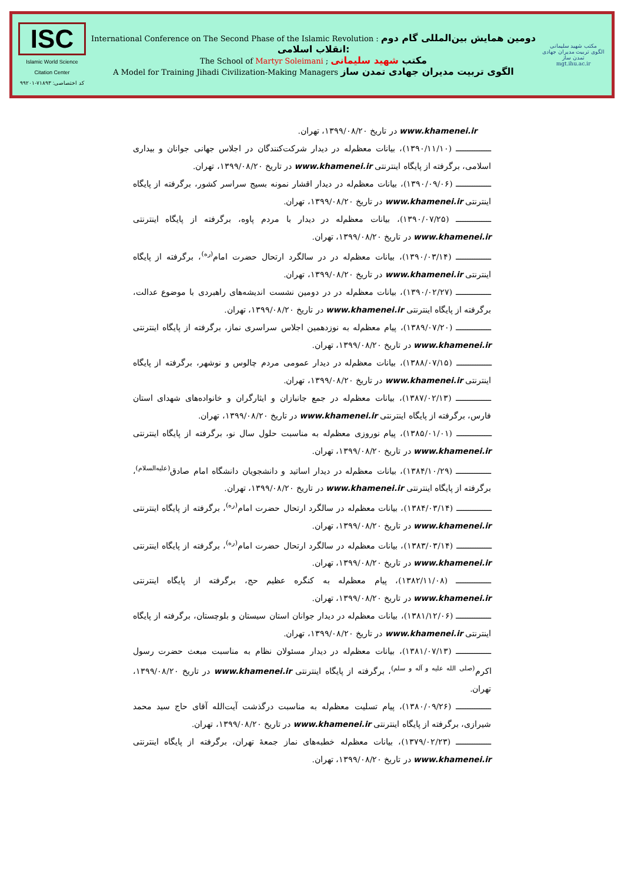ISC
Islamic World Science Citation Center
کد اختصاصی: ۷۱۸۹۳-۹۹۲۰۱
International Conference on The Second Phase of the Islamic Revolution : دومین همایش بین‌المللی گام دوم انقلاب اسلامی:
The School of Martyr Soleimani ; مکتب شهید سلیمانی
A Model for Training Jihadi Civilization-Making Managers الگوی تربیت مدیران جهادی تمدن ساز
مکتب شهید سلیمانی
الگوی تربیت مدیران جهادی تمدن ساز
mgt.ihu.ac.ir
www.khamenei.ir در تاریخ ۱۳۹۹/۰۸/۲۰، تهران.
ـــــــــــــــ (۱۳۹۰/۱۱/۱۰)، بیانات معظم‌له در دیدار شرکت‌کنندگان در اجلاس جهانی جوانان و بیداری اسلامی، برگرفته از پایگاه اینترنتی www.khamenei.ir در تاریخ ۱۳۹۹/۰۸/۲۰، تهران.
ـــــــــــــــ (۱۳۹۰/۰۹/۰۶)، بیانات معظم‌له در دیدار اقشار نمونه بسیج سراسر کشور، برگرفته از پایگاه اینترنتی www.khamenei.ir در تاریخ ۱۳۹۹/۰۸/۲۰، تهران.
ـــــــــــــــ (۱۳۹۰/۰۷/۲۵)، بیانات معظم‌له در دیدار با مردم پاوه، برگرفته از پایگاه اینترنتی www.khamenei.ir در تاریخ ۱۳۹۹/۰۸/۲۰، تهران.
ـــــــــــــــ (۱۳۹۰/۰۳/۱۴)، بیانات معظم‌له در در سالگرد ارتحال حضرت امام<sup>(ره)</sup>، برگرفته از پایگاه اینترنتی www.khamenei.ir در تاریخ ۱۳۹۹/۰۸/۲۰، تهران.
ـــــــــــــــ (۱۳۹۰/۰۲/۲۷)، بیانات معظم‌له در در دومین نشست اندیشه‌های راهبردی با موضوع عدالت، برگرفته از پایگاه اینترنتی www.khamenei.ir در تاریخ ۱۳۹۹/۰۸/۲۰، تهران.
ـــــــــــــــ (۱۳۸۹/۰۷/۲۰)، پیام معظم‌له به نوزدهمین اجلاس سراسری نماز، برگرفته از پایگاه اینترنتی www.khamenei.ir در تاریخ ۱۳۹۹/۰۸/۲۰، تهران.
ـــــــــــــــ (۱۳۸۸/۰۷/۱۵)، بیانات معظم‌له در دیدار عمومی مردم چالوس و نوشهر، برگرفته از پایگاه اینترنتی www.khamenei.ir در تاریخ ۱۳۹۹/۰۸/۲۰، تهران.
ـــــــــــــــ (۱۳۸۷/۰۲/۱۳)، بیانات معظم‌له در جمع جانبازان و ایثارگران و خانواده‌های شهدای استان فارس، برگرفته از پایگاه اینترنتی www.khamenei.ir در تاریخ ۱۳۹۹/۰۸/۲۰، تهران.
ـــــــــــــــ (۱۳۸۵/۰۱/۰۱)، پیام نوروزی معظم‌له به مناسبت حلول سال نو، برگرفته از پایگاه اینترنتی www.khamenei.ir در تاریخ ۱۳۹۹/۰۸/۲۰، تهران.
ـــــــــــــــ (۱۳۸۴/۱۰/۲۹)، بیانات معظم‌له در دیدار اساتید و دانشجویان دانشگاه امام صادق<sup>(علیه‌السلام)</sup>، برگرفته از پایگاه اینترنتی www.khamenei.ir در تاریخ ۱۳۹۹/۰۸/۲۰، تهران.
ـــــــــــــــ (۱۳۸۴/۰۳/۱۴)، بیانات معظم‌له در سالگرد ارتحال حضرت امام<sup>(ره)</sup>، برگرفته از پایگاه اینترنتی www.khamenei.ir در تاریخ ۱۳۹۹/۰۸/۲۰، تهران.
ـــــــــــــــ (۱۳۸۳/۰۳/۱۴)، بیانات معظم‌له در سالگرد ارتحال حضرت امام<sup>(ره)</sup>، برگرفته از پایگاه اینترنتی www.khamenei.ir در تاریخ ۱۳۹۹/۰۸/۲۰، تهران.
ـــــــــــــــ (۱۳۸۲/۱۱/۰۸)، پیام معظم‌له به کنگره عظیم حج، برگرفته از پایگاه اینترنتی www.khamenei.ir در تاریخ ۱۳۹۹/۰۸/۲۰، تهران.
ـــــــــــــــ (۱۳۸۱/۱۲/۰۶)، بیانات معظم‌له در دیدار جوانان استان سیستان و بلوچستان، برگرفته از پایگاه اینترنتی www.khamenei.ir در تاریخ ۱۳۹۹/۰۸/۲۰، تهران.
ـــــــــــــــ (۱۳۸۱/۰۷/۱۳)، بیانات معظم‌له در دیدار مسئولان نظام به مناسبت مبعث حضرت رسول اکرم<sup>(صلی الله علیه و آله و سلم)</sup>، برگرفته از پایگاه اینترنتی www.khamenei.ir در تاریخ ۱۳۹۹/۰۸/۲۰، تهران.
ـــــــــــــــ (۱۳۸۰/۰۹/۲۶)، پیام تسلیت معظم‌له به مناسبت درگذشت آیت‌الله آقای حاج سید محمد شیرازی، برگرفته از پایگاه اینترنتی www.khamenei.ir در تاریخ ۱۳۹۹/۰۸/۲۰، تهران.
ـــــــــــــــ (۱۳۷۹/۰۲/۲۳)، بیانات معظم‌له خطبه‌های نماز جمعهٔ تهران، برگرفته از پایگاه اینترنتی www.khamenei.ir در تاریخ ۱۳۹۹/۰۸/۲۰، تهران.